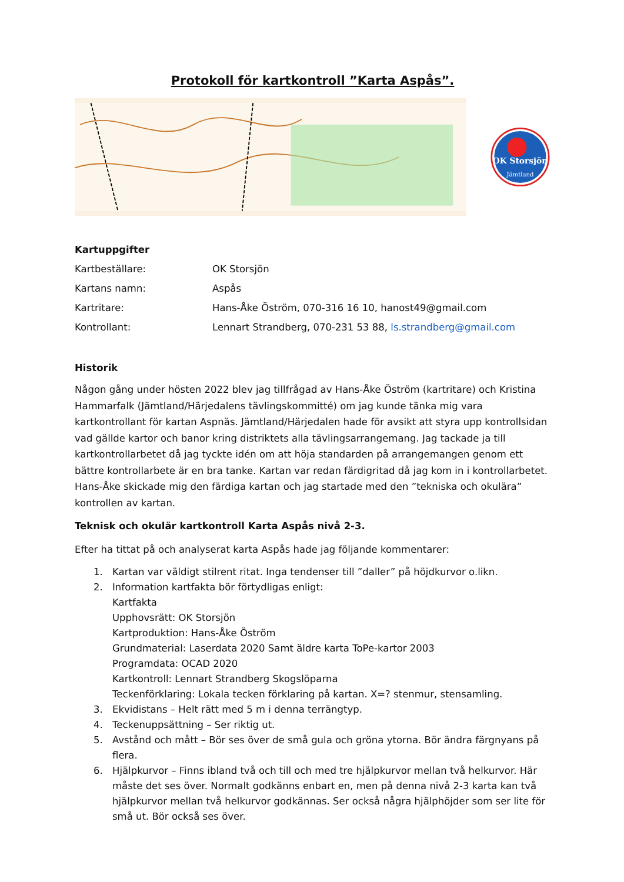Protokoll för kartkontroll ”Karta Aspås”.
OK Storsjön
Jämtland
Kartuppgifter
Kartbeställare: OK Storsjön
Kartans namn: Aspås
Kartritare: Hans-Åke Öström, 070-316 16 10, hanost49@gmail.com
Kontrollant: Lennart Strandberg, 070-231 53 88, ls.strandberg@gmail.com
Historik
Någon gång under hösten 2022 blev jag tillfrågad av Hans-Åke Öström (kartritare) och Kristina Hammarfalk (Jämtland/Härjedalens tävlingskommitté) om jag kunde tänka mig vara kartkontrollant för kartan Aspnäs. Jämtland/Härjedalen hade för avsikt att styra upp kontrollsidan vad gällde kartor och banor kring distriktets alla tävlingsarrangemang. Jag tackade ja till kartkontrollarbetet då jag tyckte idén om att höja standarden på arrangemangen genom ett bättre kontrollarbete är en bra tanke. Kartan var redan färdigritad då jag kom in i kontrollarbetet. Hans-Åke skickade mig den färdiga kartan och jag startade med den ”tekniska och okulära” kontrollen av kartan.
Teknisk och okulär kartkontroll Karta Aspås nivå 2-3.
Efter ha tittat på och analyserat karta Aspås hade jag följande kommentarer:
1. Kartan var väldigt stilrent ritat. Inga tendenser till ”daller” på höjdkurvor o.likn.
2. Information kartfakta bör förtydligas enligt:
Kartfakta
Upphovsrätt: OK Storsjön
Kartproduktion: Hans-Åke Öström
Grundmaterial: Laserdata 2020 Samt äldre karta ToPe-kartor 2003
Programdata: OCAD 2020
Kartkontroll: Lennart Strandberg Skogslöparna
Teckenförklaring: Lokala tecken förklaring på kartan. X=? stenmur, stensamling.
3. Ekvidistans – Helt rätt med 5 m i denna terrängtyp.
4. Teckenuppsättning – Ser riktig ut.
5. Avstånd och mått – Bör ses över de små gula och gröna ytorna. Bör ändra färgnyans på flera.
6. Hjälpkurvor – Finns ibland två och till och med tre hjälpkurvor mellan två helkurvor. Här måste det ses över. Normalt godkänns enbart en, men på denna nivå 2-3 karta kan två hjälpkurvor mellan två helkurvor godkännas. Ser också några hjälphöjder som ser lite för små ut. Bör också ses över.